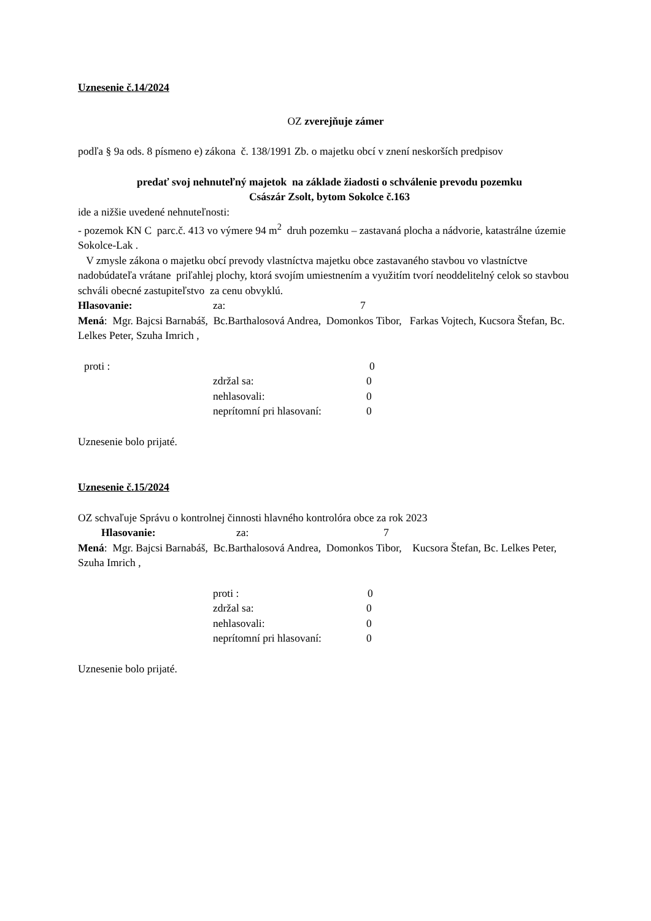Uznesenie č.14/2024
OZ zverejňuje zámer
podľa § 9a ods. 8 písmeno e) zákona č. 138/1991 Zb. o majetku obcí v znení neskorších predpisov
predať svoj nehnuteľný majetok na základe žiadosti o schválenie prevodu pozemku
Császár Zsolt, bytom Sokolce č.163
ide a nižšie uvedené nehnuteľnosti:
- pozemok KN C parc.č. 413 vo výmere 94 m<sup>2</sup> druh pozemku – zastavaná plocha a nádvorie, katastrálne územie Sokolce-Lak .
V zmysle zákona o majetku obcí prevody vlastníctva majetku obce zastavaného stavbou vo vlastníctve nadobúdateľa vrátane priľahlej plochy, ktorá svojím umiestnením a využitím tvorí neoddelitelný celok so stavbou schváli obecné zastupiteľstvo za cenu obvyklú.
Hlasovanie: za: 7
Mená: Mgr. Bajcsi Barnabáš, Bc.Barthalosová Andrea, Domonkos Tibor, Farkas Vojtech, Kucsora Štefan, Bc. Lelkes Peter, Szuha Imrich ,
proti : 0
zdržal sa: 0
nehlasovali: 0
neprítomní pri hlasovaní: 0
Uznesenie bolo prijaté.
Uznesenie č.15/2024
OZ schvaľuje Správu o kontrolnej činnosti hlavného kontrolóra obce za rok 2023
Hlasovanie: za: 7
Mená: Mgr. Bajcsi Barnabáš, Bc.Barthalosová Andrea, Domonkos Tibor, Kucsora Štefan, Bc. Lelkes Peter, Szuha Imrich ,
proti : 0
zdržal sa: 0
nehlasovali: 0
neprítomní pri hlasovaní: 0
Uznesenie bolo prijaté.